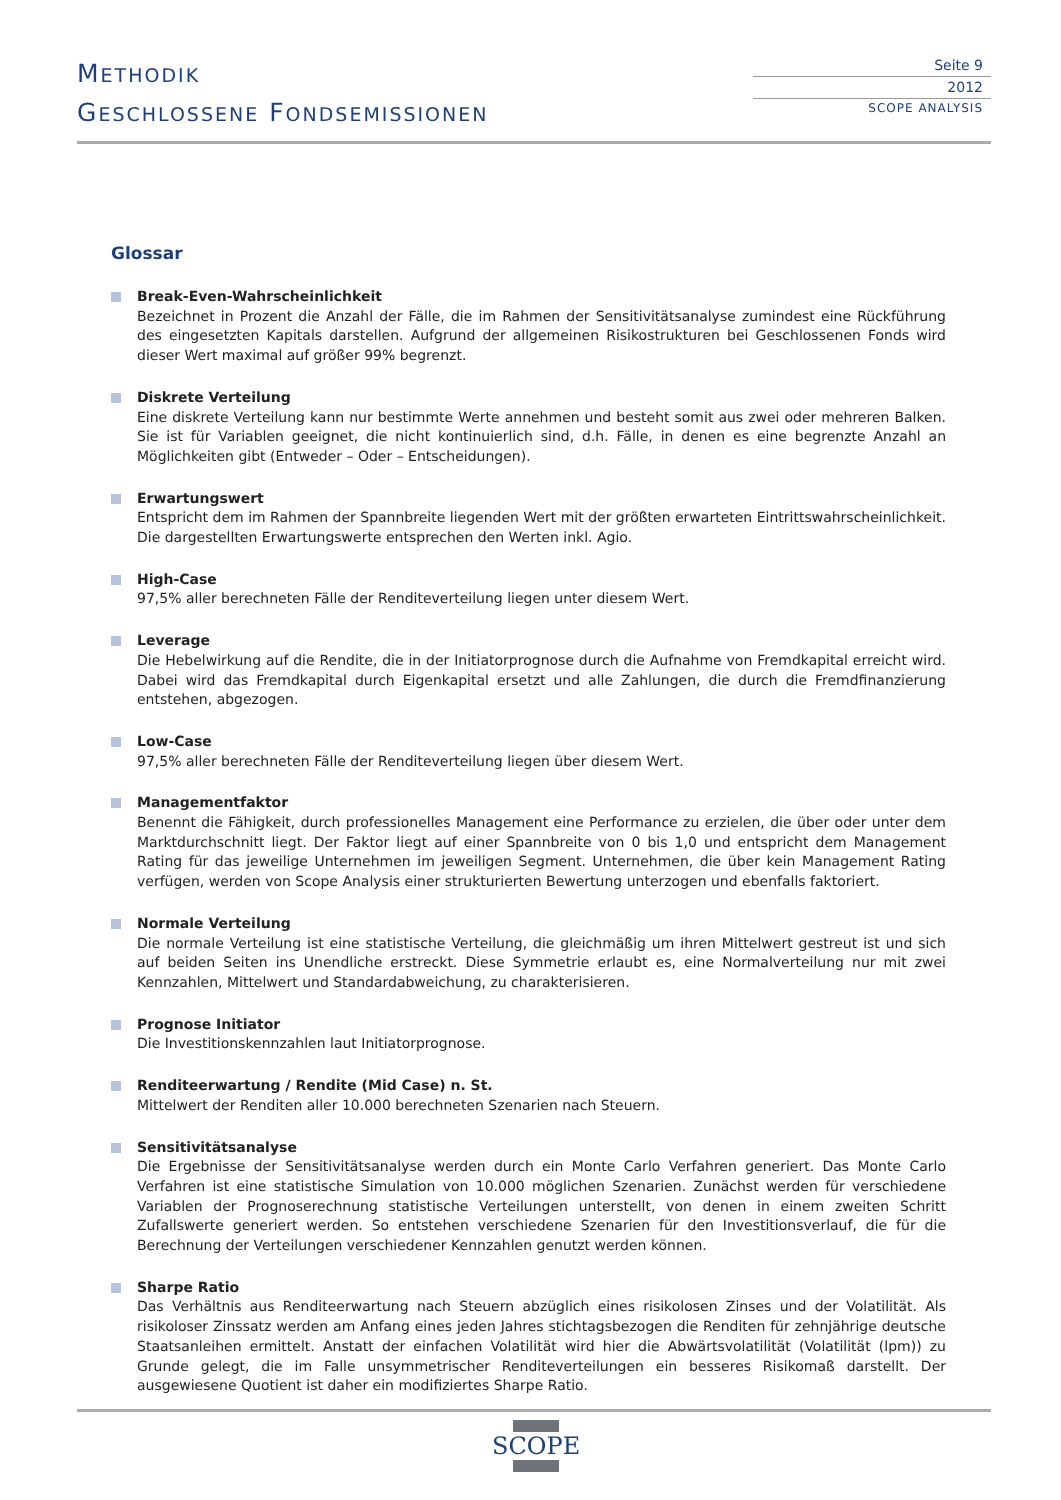METHODIK
GESCHLOSSENE FONDSEMISSIONEN
Seite 9
2012
SCOPE ANALYSIS
Glossar
Break-Even-Wahrscheinlichkeit
Bezeichnet in Prozent die Anzahl der Fälle, die im Rahmen der Sensitivitätsanalyse zumindest eine Rückführung des eingesetzten Kapitals darstellen. Aufgrund der allgemeinen Risikostrukturen bei Geschlossenen Fonds wird dieser Wert maximal auf größer 99% begrenzt.
Diskrete Verteilung
Eine diskrete Verteilung kann nur bestimmte Werte annehmen und besteht somit aus zwei oder mehreren Balken. Sie ist für Variablen geeignet, die nicht kontinuierlich sind, d.h. Fälle, in denen es eine begrenzte Anzahl an Möglichkeiten gibt (Entweder – Oder – Entscheidungen).
Erwartungswert
Entspricht dem im Rahmen der Spannbreite liegenden Wert mit der größten erwarteten Eintrittswahrscheinlichkeit. Die dargestellten Erwartungswerte entsprechen den Werten inkl. Agio.
High-Case
97,5% aller berechneten Fälle der Renditeverteilung liegen unter diesem Wert.
Leverage
Die Hebelwirkung auf die Rendite, die in der Initiatorprognose durch die Aufnahme von Fremdkapital erreicht wird. Dabei wird das Fremdkapital durch Eigenkapital ersetzt und alle Zahlungen, die durch die Fremdfinanzierung entstehen, abgezogen.
Low-Case
97,5% aller berechneten Fälle der Renditeverteilung liegen über diesem Wert.
Managementfaktor
Benennt die Fähigkeit, durch professionelles Management eine Performance zu erzielen, die über oder unter dem Markt­durchschnitt liegt. Der Faktor liegt auf einer Spannbreite von 0 bis 1,0 und entspricht dem Management Rating für das je­weilige Unternehmen im jeweiligen Segment. Unternehmen, die über kein Management Rating verfügen, werden von Scope Analysis einer strukturierten Bewertung unterzogen und ebenfalls faktoriert.
Normale Verteilung
Die normale Verteilung ist eine statistische Verteilung, die gleichmäßig um ihren Mittelwert gestreut ist und sich auf beiden Seiten ins Unendliche erstreckt. Diese Symmetrie erlaubt es, eine Normalverteilung nur mit zwei Kennzahlen, Mittelwert und Standardabweichung, zu charakterisieren.
Prognose Initiator
Die Investitionskennzahlen laut Initiatorprognose.
Renditeerwartung / Rendite (Mid Case) n. St.
Mittelwert der Renditen aller 10.000 berechneten Szenarien nach Steuern.
Sensitivitätsanalyse
Die Ergebnisse der Sensitivitätsanalyse werden durch ein Monte Carlo Verfahren generiert. Das Monte Carlo Verfahren ist eine statistische Simulation von 10.000 möglichen Szenarien. Zunächst werden für verschiedene Variablen der Prognose­rechnung statistische Verteilungen unterstellt, von denen in einem zweiten Schritt Zufallswerte generiert werden. So entste­hen verschiedene Szenarien für den Investitionsverlauf, die für die Berechnung der Verteilungen verschiedener Kennzahlen genutzt werden können.
Sharpe Ratio
Das Verhältnis aus Renditeerwartung nach Steuern abzüglich eines risikolosen Zinses und der Volatilität. Als risikoloser Zinssatz werden am Anfang eines jeden Jahres stichtagsbezogen die Renditen für zehnjährige deutsche Staatsanleihen ermittelt. Anstatt der einfachen Volatilität wird hier die Abwärtsvolatilität (Volatilität (lpm)) zu Grunde gelegt, die im Falle unsymmetrischer Renditeverteilungen ein besseres Risikomaß darstellt. Der ausgewiesene Quotient ist daher ein modifi­ziertes Sharpe Ratio.
SCOPE